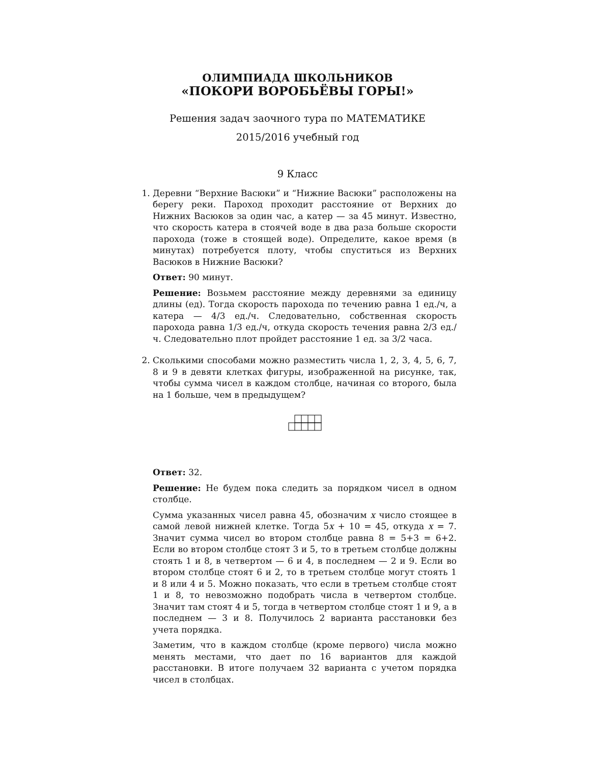ОЛИМПИАДА ШКОЛЬНИКОВ
«ПОКОРИ ВОРОБЬЁВЫ ГОРЫ!»
Решения задач заочного тура по МАТЕМАТИКЕ
2015/2016 учебный год
9 Класс
1. Деревни “Верхние Васюки” и “Нижние Васюки” расположены на берегу реки. Пароход проходит расстояние от Верхних до Нижних Васюков за один час, а катер — за 45 минут. Известно, что скорость катера в стоячей воде в два раза больше скорости парохода (тоже в стоящей воде). Определите, какое время (в минутах) потребуется плоту, чтобы спуститься из Верхних Васюков в Нижние Васюки?
Ответ: 90 минут.
Решение: Возьмем расстояние между деревнями за единицу длины (ед). Тогда скорость парохода по течению равна 1 ед./ч, а катера — 4/3 ед./ч. Следовательно, собственная скорость парохода равна 1/3 ед./ч, откуда скорость течения равна 2/3 ед./ч. Следовательно плот пройдет расстояние 1 ед. за 3/2 часа.
2. Сколькими способами можно разместить числа 1, 2, 3, 4, 5, 6, 7, 8 и 9 в девяти клетках фигуры, изображенной на рисунке, так, чтобы сумма чисел в каждом столбце, начиная со второго, была на 1 больше, чем в предыдущем?
Ответ: 32.
Решение: Не будем пока следить за порядком чисел в одном столбце.
Сумма указанных чисел равна 45, обозначим x число стоящее в самой левой нижней клетке. Тогда 5x + 10 = 45, откуда x = 7. Значит сумма чисел во втором столбце равна 8 = 5+3 = 6+2. Если во втором столбце стоят 3 и 5, то в третьем столбце должны стоять 1 и 8, в четвертом — 6 и 4, в последнем — 2 и 9. Если во втором столбце стоят 6 и 2, то в третьем столбце могут стоять 1 и 8 или 4 и 5. Можно показать, что если в третьем столбце стоят 1 и 8, то невозможно подобрать числа в четвертом столбце. Значит там стоят 4 и 5, тогда в четвертом столбце стоят 1 и 9, а в последнем — 3 и 8. Получилось 2 варианта расстановки без учета порядка.
Заметим, что в каждом столбце (кроме первого) числа можно менять местами, что дает по 16 вариантов для каждой расстановки. В итоге получаем 32 варианта с учетом порядка чисел в столбцах.